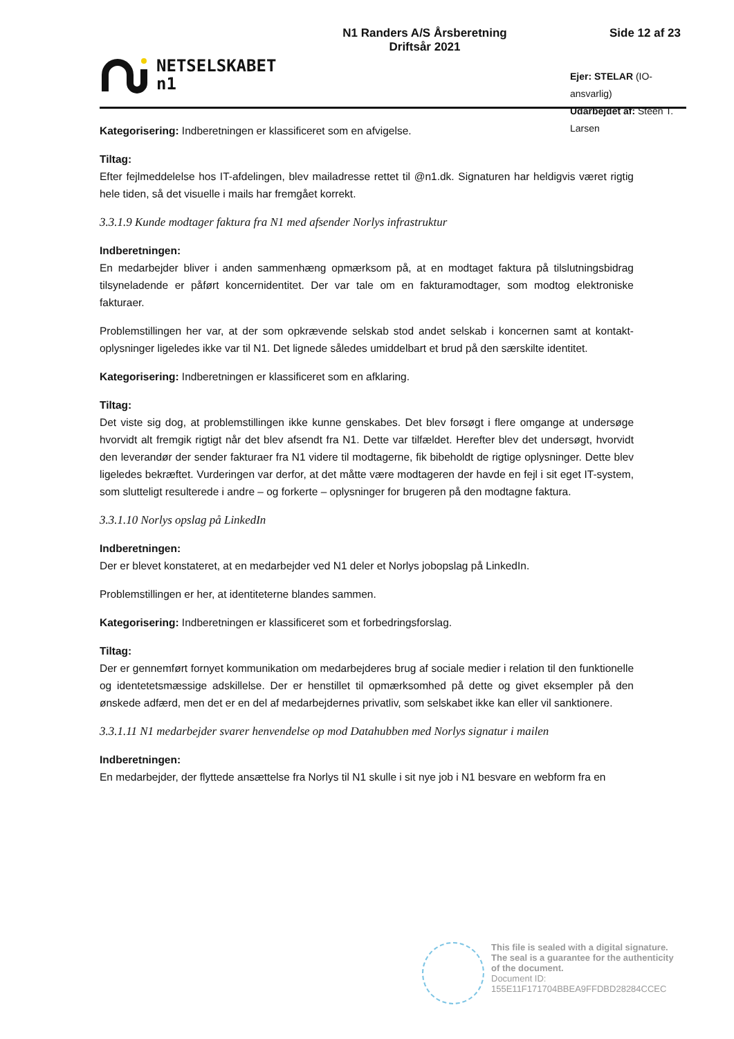NETSELSKABET
n1
N1 Randers A/S Årsberetning
Driftsår 2021
Side 12 af 23
Ejer: STELAR (IO-ansvarlig)
Udarbejdet af: Steen T. Larsen
Kategorisering: Indberetningen er klassificeret som en afvigelse.
Tiltag:
Efter fejlmeddelelse hos IT-afdelingen, blev mailadresse rettet til @n1.dk. Signaturen har heldigvis været rigtig hele tiden, så det visuelle i mails har fremgået korrekt.
3.3.1.9 Kunde modtager faktura fra N1 med afsender Norlys infrastruktur
Indberetningen:
En medarbejder bliver i anden sammenhæng opmærksom på, at en modtaget faktura på tilslutningsbidrag tilsyneladende er påført koncernidentitet. Der var tale om en fakturamodtager, som modtog elektroniske fakturaer.
Problemstillingen her var, at der som opkrævende selskab stod andet selskab i koncernen samt at kontakt-oplysninger ligeledes ikke var til N1. Det lignede således umiddelbart et brud på den særskilte identitet.
Kategorisering: Indberetningen er klassificeret som en afklaring.
Tiltag:
Det viste sig dog, at problemstillingen ikke kunne genskabes. Det blev forsøgt i flere omgange at undersøge hvorvidt alt fremgik rigtigt når det blev afsendt fra N1. Dette var tilfældet. Herefter blev det undersøgt, hvorvidt den leverandør der sender fakturaer fra N1 videre til modtagerne, fik bibeholdt de rigtige oplysninger. Dette blev ligeledes bekræftet. Vurderingen var derfor, at det måtte være modtageren der havde en fejl i sit eget IT-system, som slutteligt resulterede i andre – og forkerte – oplysninger for brugeren på den modtagne faktura.
3.3.1.10 Norlys opslag på LinkedIn
Indberetningen:
Der er blevet konstateret, at en medarbejder ved N1 deler et Norlys jobopslag på LinkedIn.
Problemstillingen er her, at identiteterne blandes sammen.
Kategorisering: Indberetningen er klassificeret som et forbedringsforslag.
Tiltag:
Der er gennemført fornyet kommunikation om medarbejderes brug af sociale medier i relation til den funktionelle og identetetsmæssige adskillelse. Der er henstillet til opmærksomhed på dette og givet eksempler på den ønskede adfærd, men det er en del af medarbejdernes privatliv, som selskabet ikke kan eller vil sanktionere.
3.3.1.11 N1 medarbejder svarer henvendelse op mod Datahubben med Norlys signatur i mailen
Indberetningen:
En medarbejder, der flyttede ansættelse fra Norlys til N1 skulle i sit nye job i N1 besvare en webform fra en
This file is sealed with a digital signature.
The seal is a guarantee for the authenticity
of the document.
Document ID:
155E11F171704BBEA9FFDBD28284CCEC